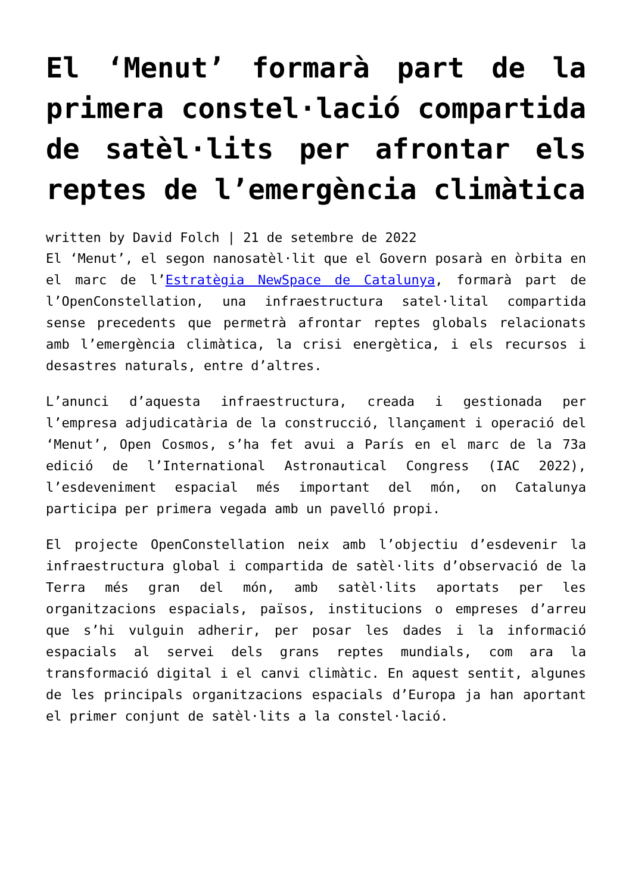El ‘Menut’ formarà part de la primera constel·lació compartida de satèl·lits per afrontar els reptes de l’emergència climàtica
written by David Folch | 21 de setembre de 2022
El ‘Menut’, el segon nanosatèl·lit que el Govern posarà en òrbita en el marc de l’Estratègia NewSpace de Catalunya, formarà part de l’OpenConstellation, una infraestructura satel·lital compartida sense precedents que permetrà afrontar reptes globals relacionats amb l’emergència climàtica, la crisi energètica, i els recursos i desastres naturals, entre d’altres.
L’anunci d’aquesta infraestructura, creada i gestionada per l’empresa adjudicatària de la construcció, llançament i operació del ‘Menut’, Open Cosmos, s’ha fet avui a París en el marc de la 73a edició de l’International Astronautical Congress (IAC 2022), l’esdeveniment espacial més important del món, on Catalunya participa per primera vegada amb un pavelló propi.
El projecte OpenConstellation neix amb l’objectiu d’esdevenir la infraestructura global i compartida de satèl·lits d’observació de la Terra més gran del món, amb satèl·lits aportats per les organitzacions espacials, països, institucions o empreses d’arreu que s’hi vulguin adherir, per posar les dades i la informació espacials al servei dels grans reptes mundials, com ara la transformació digital i el canvi climàtic. En aquest sentit, algunes de les principals organitzacions espacials d’Europa ja han aportant el primer conjunt de satèl·lits a la constel·lació.